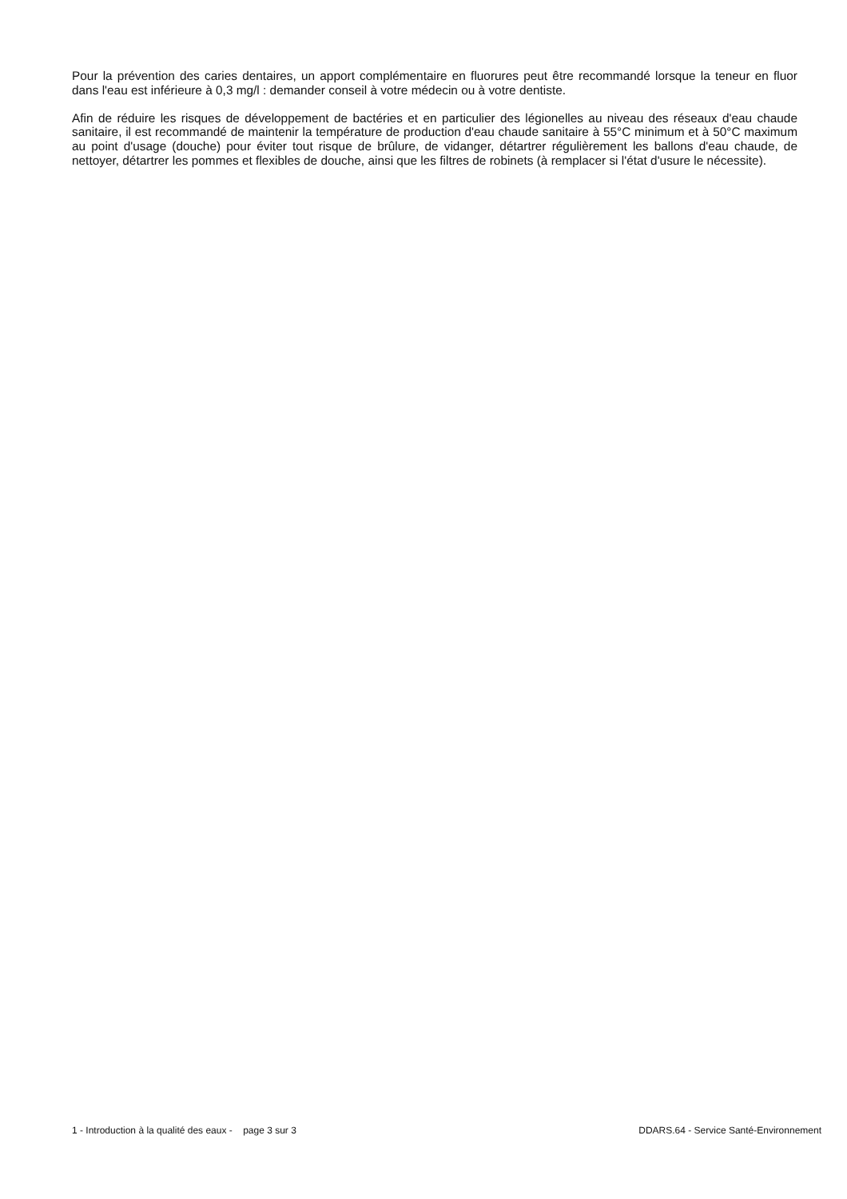Pour la prévention des caries dentaires, un apport complémentaire en fluorures peut être recommandé lorsque la teneur en fluor dans l'eau est inférieure à 0,3 mg/l : demander conseil à votre médecin ou à votre dentiste.
Afin de réduire les risques de développement de bactéries et en particulier des légionelles au niveau des réseaux d'eau chaude sanitaire, il est recommandé de maintenir la température de production d'eau chaude sanitaire à 55°C minimum et à 50°C maximum au point d'usage (douche) pour éviter tout risque de brûlure, de vidanger, détartrer régulièrement les ballons d'eau chaude, de nettoyer, détartrer les pommes et flexibles de douche, ainsi que les filtres de robinets (à remplacer si l'état d'usure le nécessite).
1 - Introduction à la qualité des eaux - page 3 sur 3 DDARS.64 - Service Santé-Environnement